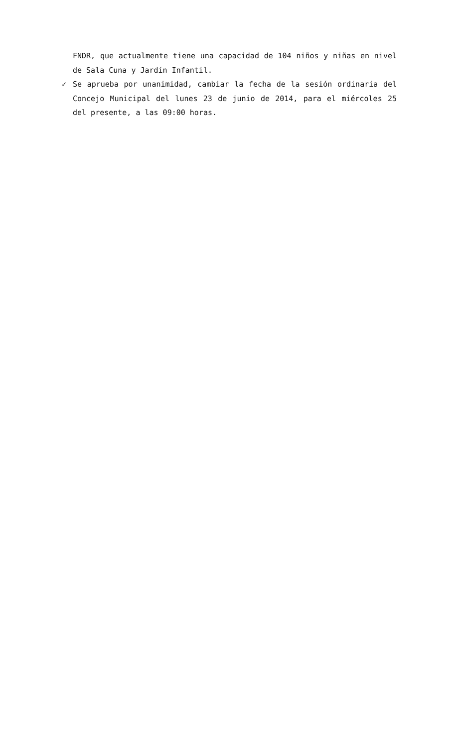FNDR, que actualmente tiene una capacidad de 104 niños y niñas en nivel de Sala Cuna y Jardín Infantil.
✓ Se aprueba por unanimidad, cambiar la fecha de la sesión ordinaria del Concejo Municipal del lunes 23 de junio de 2014, para el miércoles 25 del presente, a las 09:00 horas.